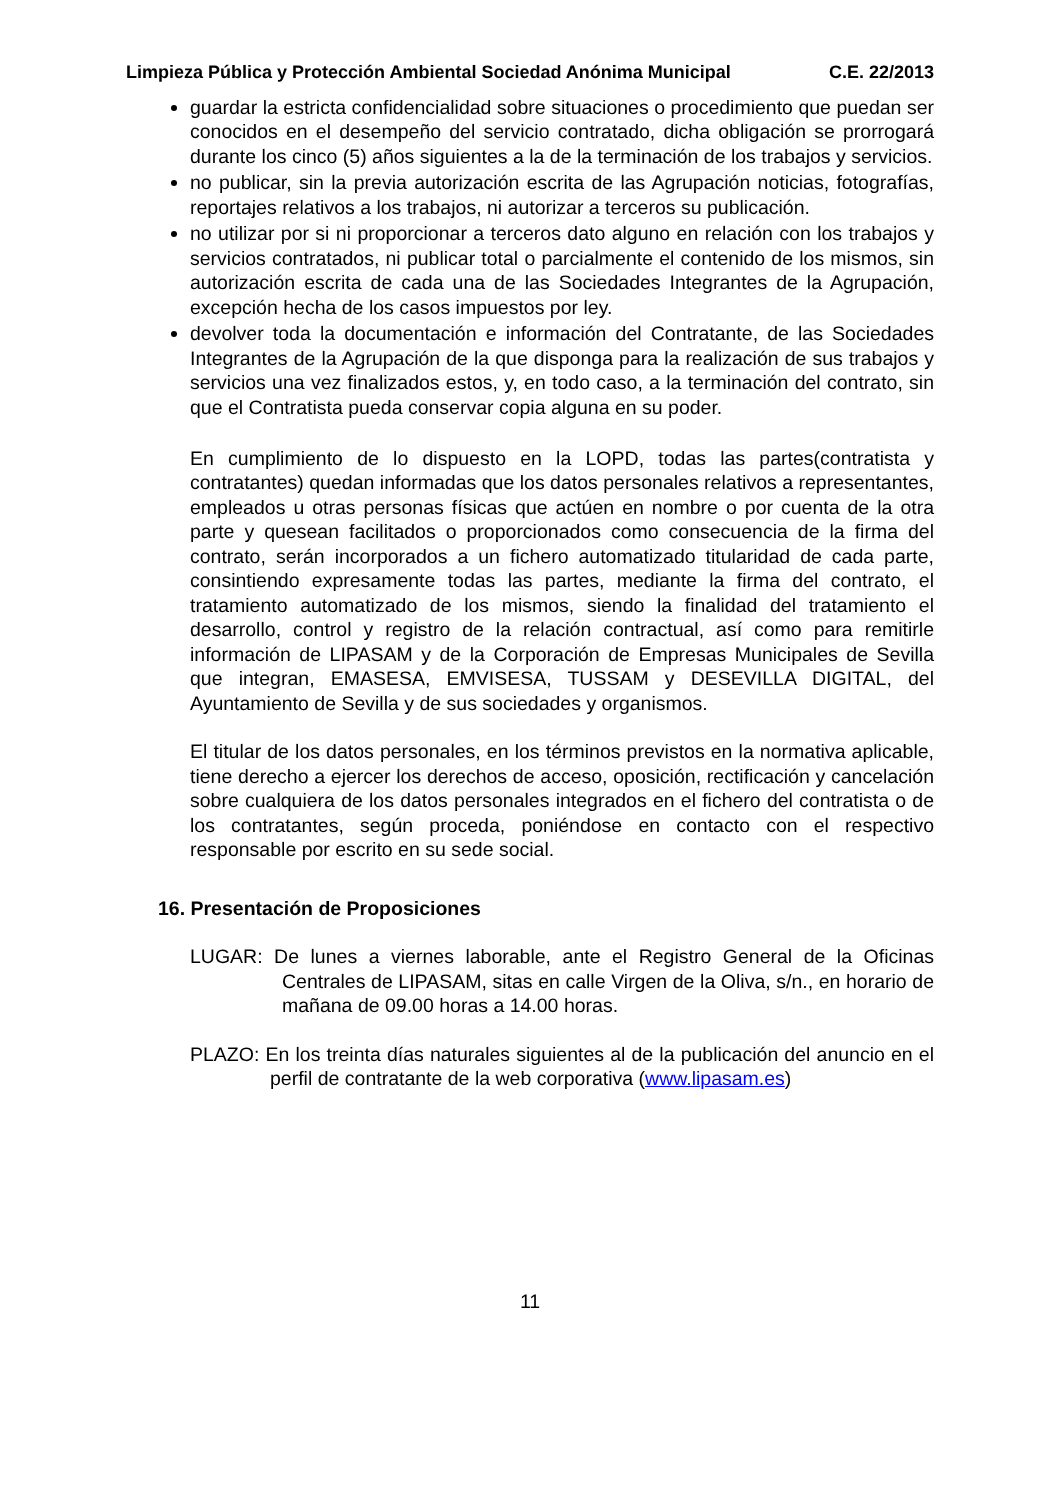Limpieza Pública y Protección Ambiental Sociedad Anónima Municipal C.E. 22/2013
guardar la estricta confidencialidad sobre situaciones o procedimiento que puedan ser conocidos en el desempeño del servicio contratado, dicha obligación se prorrogará durante los cinco (5) años siguientes a la de la terminación de los trabajos y servicios.
no publicar, sin la previa autorización escrita de las Agrupación noticias, fotografías, reportajes relativos a los trabajos, ni autorizar a terceros su publicación.
no utilizar por si ni proporcionar a terceros dato alguno en relación con los trabajos y servicios contratados, ni publicar total o parcialmente el contenido de los mismos, sin autorización escrita de cada una de las Sociedades Integrantes de la Agrupación, excepción hecha de los casos impuestos por ley.
devolver toda la documentación e información del Contratante, de las Sociedades Integrantes de la Agrupación de la que disponga para la realización de sus trabajos y servicios una vez finalizados estos, y, en todo caso, a la terminación del contrato, sin que el Contratista pueda conservar copia alguna en su poder.
En cumplimiento de lo dispuesto en la LOPD, todas las partes(contratista y contratantes) quedan informadas que los datos personales relativos a representantes, empleados u otras personas físicas que actúen en nombre o por cuenta de la otra parte y quesean facilitados o proporcionados como consecuencia de la firma del contrato, serán incorporados a un fichero automatizado titularidad de cada parte, consintiendo expresamente todas las partes, mediante la firma del contrato, el tratamiento automatizado de los mismos, siendo la finalidad del tratamiento el desarrollo, control y registro de la relación contractual, así como para remitirle información de LIPASAM y de la Corporación de Empresas Municipales de Sevilla que integran, EMASESA, EMVISESA, TUSSAM y DESEVILLA DIGITAL, del Ayuntamiento de Sevilla y de sus sociedades y organismos.
El titular de los datos personales, en los términos previstos en la normativa aplicable, tiene derecho a ejercer los derechos de acceso, oposición, rectificación y cancelación sobre cualquiera de los datos personales integrados en el fichero del contratista o de los contratantes, según proceda, poniéndose en contacto con el respectivo responsable por escrito en su sede social.
16. Presentación de Proposiciones
LUGAR: De lunes a viernes laborable, ante el Registro General de la Oficinas Centrales de LIPASAM, sitas en calle Virgen de la Oliva, s/n., en horario de mañana de 09.00 horas a 14.00 horas.
PLAZO: En los treinta días naturales siguientes al de la publicación del anuncio en el perfil de contratante de la web corporativa (www.lipasam.es)
11